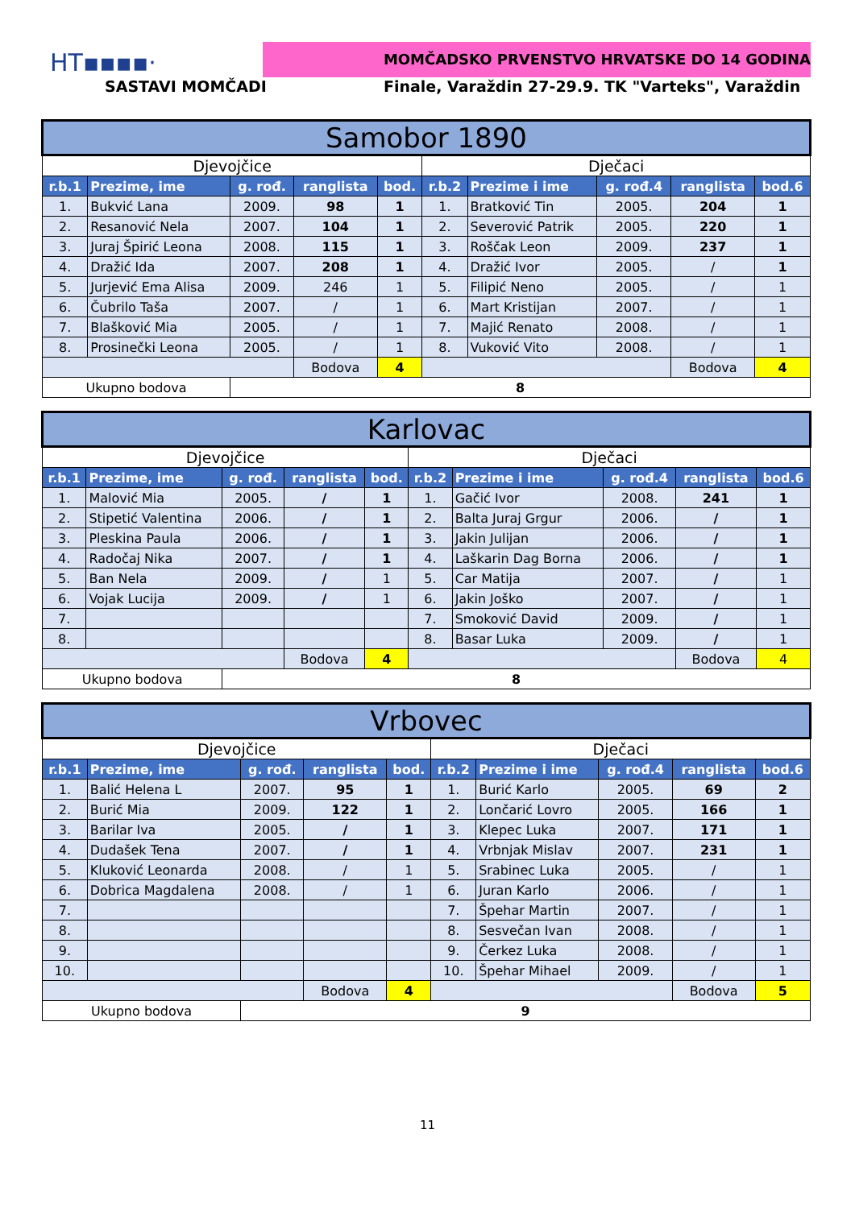HT▪▪▪▪· MOMČADSKO PRVENSTVO HRVATSKE DO 14 GODINA
SASTAVI MOMČADI
Finale, Varaždin 27-29.9. TK "Varteks", Varaždin
| Samobor 1890 | | | | | | | | | |
| Djevojčice | | | | | Dječaci | | | | |
| r.b.1 | Prezime, ime | g. rođ. | ranglista | bod. | r.b.2 | Prezime i ime | g. rođ.4 | ranglista | bod.6 |
| 1. | Bukvić Lana | 2009. | 98 | 1 | 1. | Bratković Tin | 2005. | 204 | 1 |
| 2. | Resanović Nela | 2007. | 104 | 1 | 2. | Severović Patrik | 2005. | 220 | 1 |
| 3. | Juraj Špirić Leona | 2008. | 115 | 1 | 3. | Roščak Leon | 2009. | 237 | 1 |
| 4. | Dražić Ida | 2007. | 208 | 1 | 4. | Dražić Ivor | 2005. | / | 1 |
| 5. | Jurjević Ema Alisa | 2009. | 246 | 1 | 5. | Filipić Neno | 2005. | / | 1 |
| 6. | Čubrilo Taša | 2007. | / | 1 | 6. | Mart Kristijan | 2007. | / | 1 |
| 7. | Blašković Mia | 2005. | / | 1 | 7. | Majić Renato | 2008. | / | 1 |
| 8. | Prosinečki Leona | 2005. | / | 1 | 8. | Vuković Vito | 2008. | / | 1 |
| | | | Bodova | 4 | | | | Bodova | 4 |
| Ukupno bodova | | 8 | | | | | | | |
| Karlovac | | | | | | | | | |
| Djevojčice | | | | | Dječaci | | | | |
| r.b.1 | Prezime, ime | g. rođ. | ranglista | bod. | r.b.2 | Prezime i ime | g. rođ.4 | ranglista | bod.6 |
| 1. | Malović Mia | 2005. | / | 1 | 1. | Gačić Ivor | 2008. | 241 | 1 |
| 2. | Stipetić Valentina | 2006. | / | 1 | 2. | Balta Juraj Grgur | 2006. | / | 1 |
| 3. | Pleskina Paula | 2006. | / | 1 | 3. | Jakin Julijan | 2006. | / | 1 |
| 4. | Radočaj Nika | 2007. | / | 1 | 4. | Laškarin Dag Borna | 2006. | / | 1 |
| 5. | Ban Nela | 2009. | / | 1 | 5. | Car Matija | 2007. | / | 1 |
| 6. | Vojak Lucija | 2009. | / | 1 | 6. | Jakin Joško | 2007. | / | 1 |
| 7. | | | | | 7. | Smoković David | 2009. | / | 1 |
| 8. | | | | | 8. | Basar Luka | 2009. | / | 1 |
| | | | Bodova | 4 | | | | Bodova | 4 |
| Ukupno bodova | | 8 | | | | | | | |
| Vrbovec | | | | | | | | | |
| Djevojčice | | | | | Dječaci | | | | |
| r.b.1 | Prezime, ime | g. rođ. | ranglista | bod. | r.b.2 | Prezime i ime | g. rođ.4 | ranglista | bod.6 |
| 1. | Balić Helena L | 2007. | 95 | 1 | 1. | Burić Karlo | 2005. | 69 | 2 |
| 2. | Burić Mia | 2009. | 122 | 1 | 2. | Lončarić Lovro | 2005. | 166 | 1 |
| 3. | Barilar Iva | 2005. | / | 1 | 3. | Klepec Luka | 2007. | 171 | 1 |
| 4. | Dudašek Tena | 2007. | / | 1 | 4. | Vrbnjak Mislav | 2007. | 231 | 1 |
| 5. | Kluković Leonarda | 2008. | / | 1 | 5. | Srabinec Luka | 2005. | / | 1 |
| 6. | Dobrica Magdalena | 2008. | / | 1 | 6. | Juran Karlo | 2006. | / | 1 |
| 7. | | | | | 7. | Špehar Martin | 2007. | / | 1 |
| 8. | | | | | 8. | Sesvečan Ivan | 2008. | / | 1 |
| 9. | | | | | 9. | Čerkez Luka | 2008. | / | 1 |
| 10. | | | | | 10. | Špehar Mihael | 2009. | / | 1 |
| | | | Bodova | 4 | | | | Bodova | 5 |
| Ukupno bodova | | 9 | | | | | | | |
11